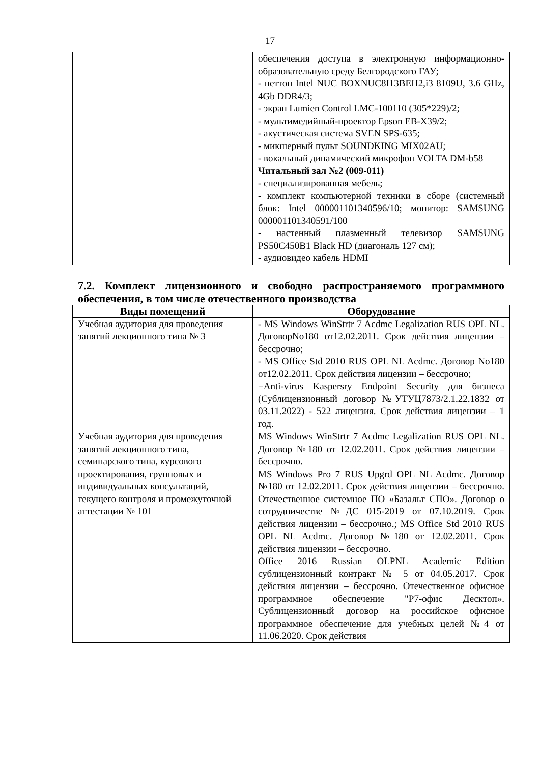17
| | обеспечения доступа в электронную информационно-образовательную среду Белгородского ГАУ; - неттоп Intel NUC BOXNUC8I13BEH2,i3 8109U, 3.6 GHz, 4Gb DDR4/3; - экран Lumien Control LMC-100110 (305*229)/2; - мультимедийный-проектор Epson EB-X39/2; - акустическая система SVEN SPS-635; - микшерный пульт SOUNDKING MIX02AU; - вокальный динамический микрофон VOLTA DM-b58 Читальный зал №2 (009-011) - специализированная мебель; - комплект компьютерной техники в сборе (системный блок: Intel 000001101340596/10; монитор: SAMSUNG 000001101340591/100 - настенный плазменный телевизор SAMSUNG PS50C450B1 Black HD (диагональ 127 см); - аудиовидео кабель HDMI |
7.2. Комплект лицензионного и свободно распространяемого программного обеспечения, в том числе отечественного производства
| Виды помещений | Оборудование |
| --- | --- |
| Учебная аудитория для проведения занятий лекционного типа № 3 | - MS Windows WinStrtr 7 Acdmc Legalization RUS OPL NL. ДоговорNo180 от12.02.2011. Срок действия лицензии –бессрочно; - MS Office Std 2010 RUS OPL NL Acdmc. Договор No180 от12.02.2011. Срок действия лицензии – бессрочно; −Anti-virus Kaspersry Endpoint Security для бизнеса (Сублицензионный договор №УТУЦ7873/2.1.22.1832 от 03.11.2022) - 522 лицензия. Срок действия лицензии – 1 год. |
| Учебная аудитория для проведения занятий лекционного типа, семинарского типа, курсового проектирования, групповых и индивидуальных консультаций, текущего контроля и промежуточной аттестации № 101 | MS Windows WinStrtr 7 Acdmc Legalization RUS OPL NL. Договор №180 от 12.02.2011. Срок действия лицензии – бессрочно. MS Windows Pro 7 RUS Upgrd OPL NL Acdmc. Договор №180 от 12.02.2011. Срок действия лицензии – бессрочно. Отечественное системное ПО «Базальт СПО». Договор о сотрудничестве №ДС 015-2019 от 07.10.2019. Срок действия лицензии – бессрочно.; MS Office Std 2010 RUS OPL NL Acdmc. Договор №180 от 12.02.2011. Срок действия лицензии – бессрочно. Office 2016 Russian OLPNL Academic Edition сублицензионный контракт № 5 от 04.05.2017. Срок действия лицензии – бессрочно. Отечественное офисное программное обеспечение "Р7-офис Десктоп». Сублицензионный договор на российское офисное программное обеспечение для учебных целей №4 от 11.06.2020. Срок действия |